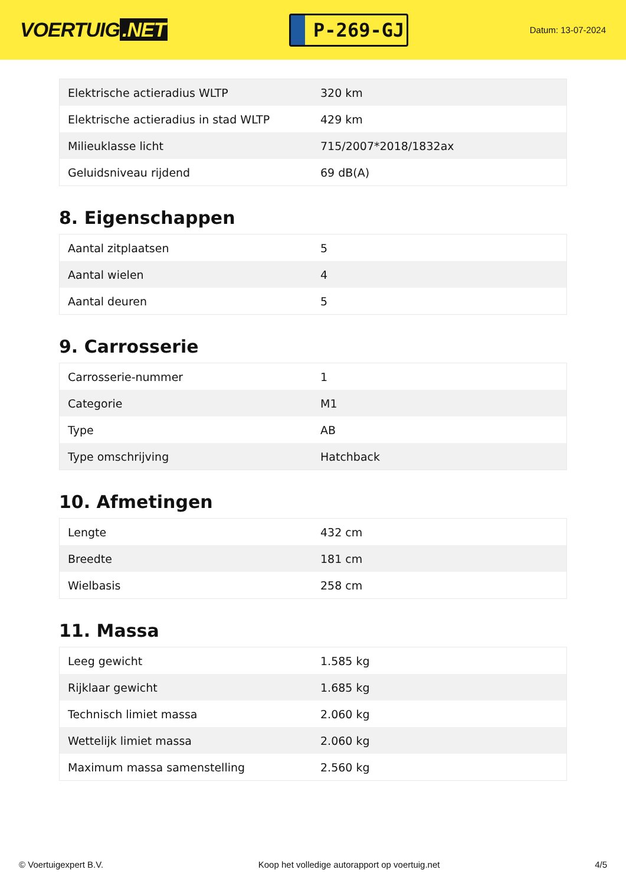VOERTUIG.NET
P-269-GJ
Datum: 13-07-2024
| Elektrische actieradius WLTP | 320 km |
| Elektrische actieradius in stad WLTP | 429 km |
| Milieuklasse licht | 715/2007*2018/1832ax |
| Geluidsniveau rijdend | 69 dB(A) |
8. Eigenschappen
| Aantal zitplaatsen | 5 |
| Aantal wielen | 4 |
| Aantal deuren | 5 |
9. Carrosserie
| Carrosserie-nummer | 1 |
| Categorie | M1 |
| Type | AB |
| Type omschrijving | Hatchback |
10. Afmetingen
| Lengte | 432 cm |
| Breedte | 181 cm |
| Wielbasis | 258 cm |
11. Massa
| Leeg gewicht | 1.585 kg |
| Rijklaar gewicht | 1.685 kg |
| Technisch limiet massa | 2.060 kg |
| Wettelijk limiet massa | 2.060 kg |
| Maximum massa samenstelling | 2.560 kg |
© Voertuigexpert B.V. Koop het volledige autorapport op voertuig.net 4/5